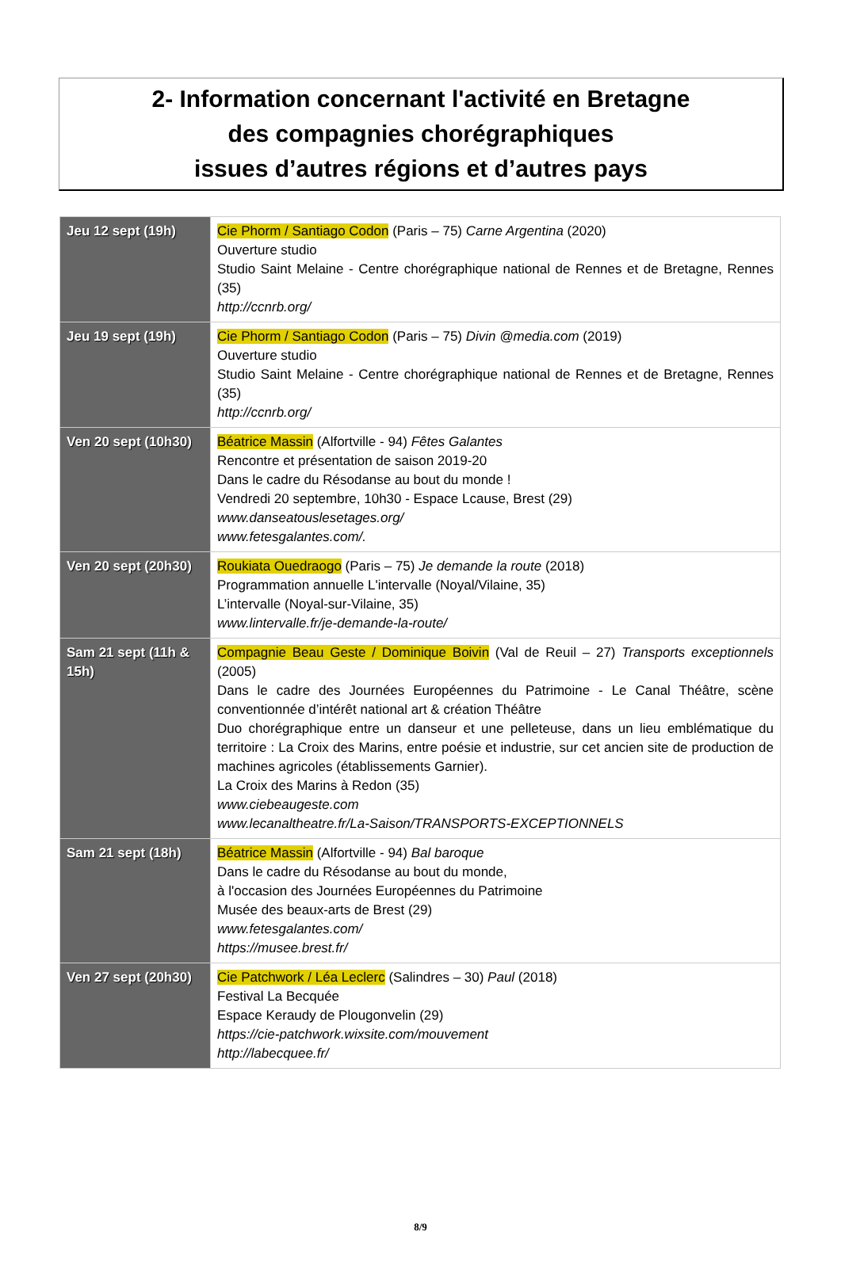2- Information concernant l'activité en Bretagne
des compagnies chorégraphiques
issues d’autres régions et d’autres pays
| Jeu 12 sept (19h) | Cie Phorm / Santiago Codon (Paris – 75) Carne Argentina (2020) Ouverture studio Studio Saint Melaine - Centre chorégraphique national de Rennes et de Bretagne, Rennes (35) http://ccnrb.org/ |
| Jeu 19 sept (19h) | Cie Phorm / Santiago Codon (Paris – 75) Divin @media.com (2019) Ouverture studio Studio Saint Melaine - Centre chorégraphique national de Rennes et de Bretagne, Rennes (35) http://ccnrb.org/ |
| Ven 20 sept (10h30) | Béatrice Massin (Alfortville - 94) Fêtes Galantes Rencontre et présentation de saison 2019-20 Dans le cadre du Résodanse au bout du monde ! Vendredi 20 septembre, 10h30 - Espace Lcause, Brest (29) www.danseatouslesetages.org/ www.fetesgalantes.com/. |
| Ven 20 sept (20h30) | Roukiata Ouedraogo (Paris – 75) Je demande la route (2018) Programmation annuelle L'intervalle (Noyal/Vilaine, 35) L’intervalle (Noyal-sur-Vilaine, 35) www.lintervalle.fr/je-demande-la-route/ |
| Sam 21 sept (11h & 15h) | Compagnie Beau Geste / Dominique Boivin (Val de Reuil – 27) Transports exceptionnels (2005) Dans le cadre des Journées Européennes du Patrimoine - Le Canal Théâtre, scène conventionnée d’intérêt national art & création Théâtre Duo chorégraphique entre un danseur et une pelleteuse, dans un lieu emblématique du territoire : La Croix des Marins, entre poésie et industrie, sur cet ancien site de production de machines agricoles (établissements Garnier). La Croix des Marins à Redon (35) www.ciebeaugeste.com www.lecanaltheatre.fr/La-Saison/TRANSPORTS-EXCEPTIONNELS |
| Sam 21 sept (18h) | Béatrice Massin (Alfortville - 94) Bal baroque Dans le cadre du Résodanse au bout du monde, à l'occasion des Journées Européennes du Patrimoine Musée des beaux-arts de Brest (29) www.fetesgalantes.com/ https://musee.brest.fr/ |
| Ven 27 sept (20h30) | Cie Patchwork / Léa Leclerc (Salindres – 30) Paul (2018) Festival La Becquée Espace Keraudy de Plougonvelin (29) https://cie-patchwork.wixsite.com/mouvement http://labecquee.fr/ |
8/9